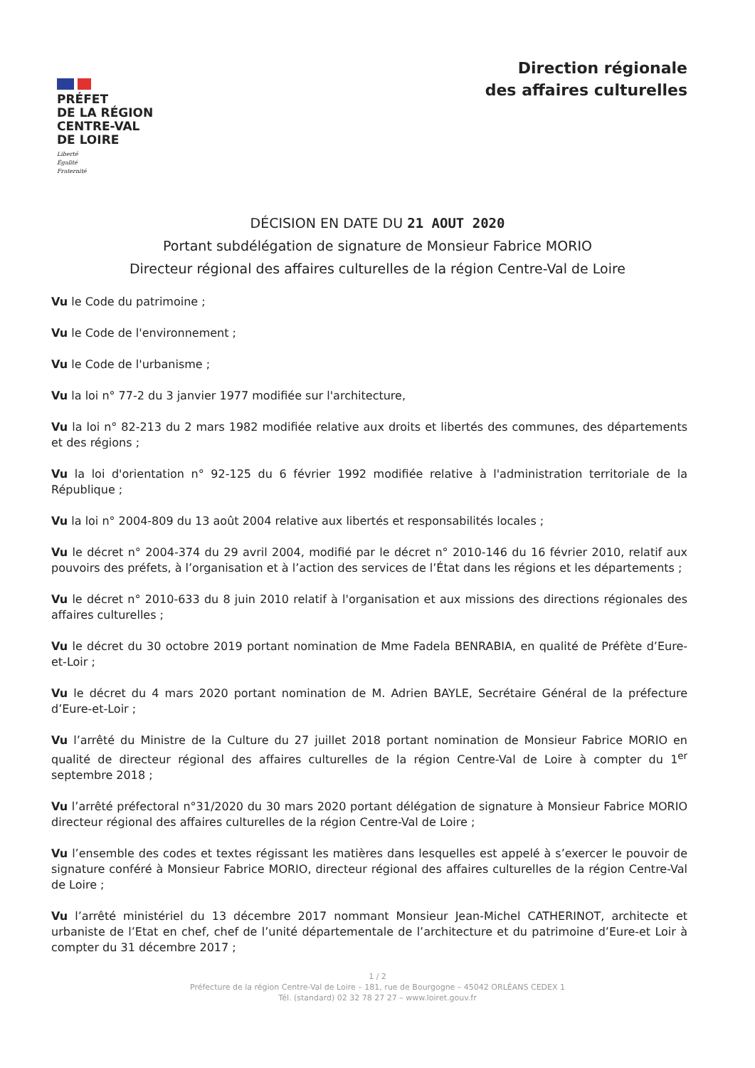PRÉFET
DE LA RÉGION
CENTRE-VAL
DE LOIRE
Liberté
Égalité
Fraternité
Direction régionale
des affaires culturelles
DÉCISION EN DATE DU 21 AOUT 2020
Portant subdélégation de signature de Monsieur Fabrice MORIO
Directeur régional des affaires culturelles de la région Centre-Val de Loire
Vu le Code du patrimoine ;
Vu le Code de l'environnement ;
Vu le Code de l'urbanisme ;
Vu la loi n° 77-2 du 3 janvier 1977 modifiée sur l'architecture,
Vu la loi n° 82-213 du 2 mars 1982 modifiée relative aux droits et libertés des communes, des départements et des régions ;
Vu la loi d'orientation n° 92-125 du 6 février 1992 modifiée relative à l'administration territoriale de la République ;
Vu la loi n° 2004-809 du 13 août 2004 relative aux libertés et responsabilités locales ;
Vu le décret n° 2004-374 du 29 avril 2004, modifié par le décret n° 2010-146 du 16 février 2010, relatif aux pouvoirs des préfets, à l’organisation et à l’action des services de l’État dans les régions et les départements ;
Vu le décret n° 2010-633 du 8 juin 2010 relatif à l'organisation et aux missions des directions régionales des affaires culturelles ;
Vu le décret du 30 octobre 2019 portant nomination de Mme Fadela BENRABIA, en qualité de Préfète d’Eure-et-Loir ;
Vu le décret du 4 mars 2020 portant nomination de M. Adrien BAYLE, Secrétaire Général de la préfecture d’Eure-et-Loir ;
Vu l’arrêté du Ministre de la Culture du 27 juillet 2018 portant nomination de Monsieur Fabrice MORIO en qualité de directeur régional des affaires culturelles de la région Centre-Val de Loire à compter du 1<sup>er</sup> septembre 2018 ;
Vu l’arrêté préfectoral n°31/2020 du 30 mars 2020 portant délégation de signature à Monsieur Fabrice MORIO directeur régional des affaires culturelles de la région Centre-Val de Loire ;
Vu l’ensemble des codes et textes régissant les matières dans lesquelles est appelé à s’exercer le pouvoir de signature conféré à Monsieur Fabrice MORIO, directeur régional des affaires culturelles de la région Centre-Val de Loire ;
Vu l’arrêté ministériel du 13 décembre 2017 nommant Monsieur Jean-Michel CATHERINOT, architecte et urbaniste de l’Etat en chef, chef de l’unité départementale de l’architecture et du patrimoine d’Eure-et Loir à compter du 31 décembre 2017 ;
1 / 2
Préfecture de la région Centre-Val de Loire – 181, rue de Bourgogne – 45042 ORLÉANS CEDEX 1
Tél. (standard) 02 32 78 27 27 – www.loiret.gouv.fr